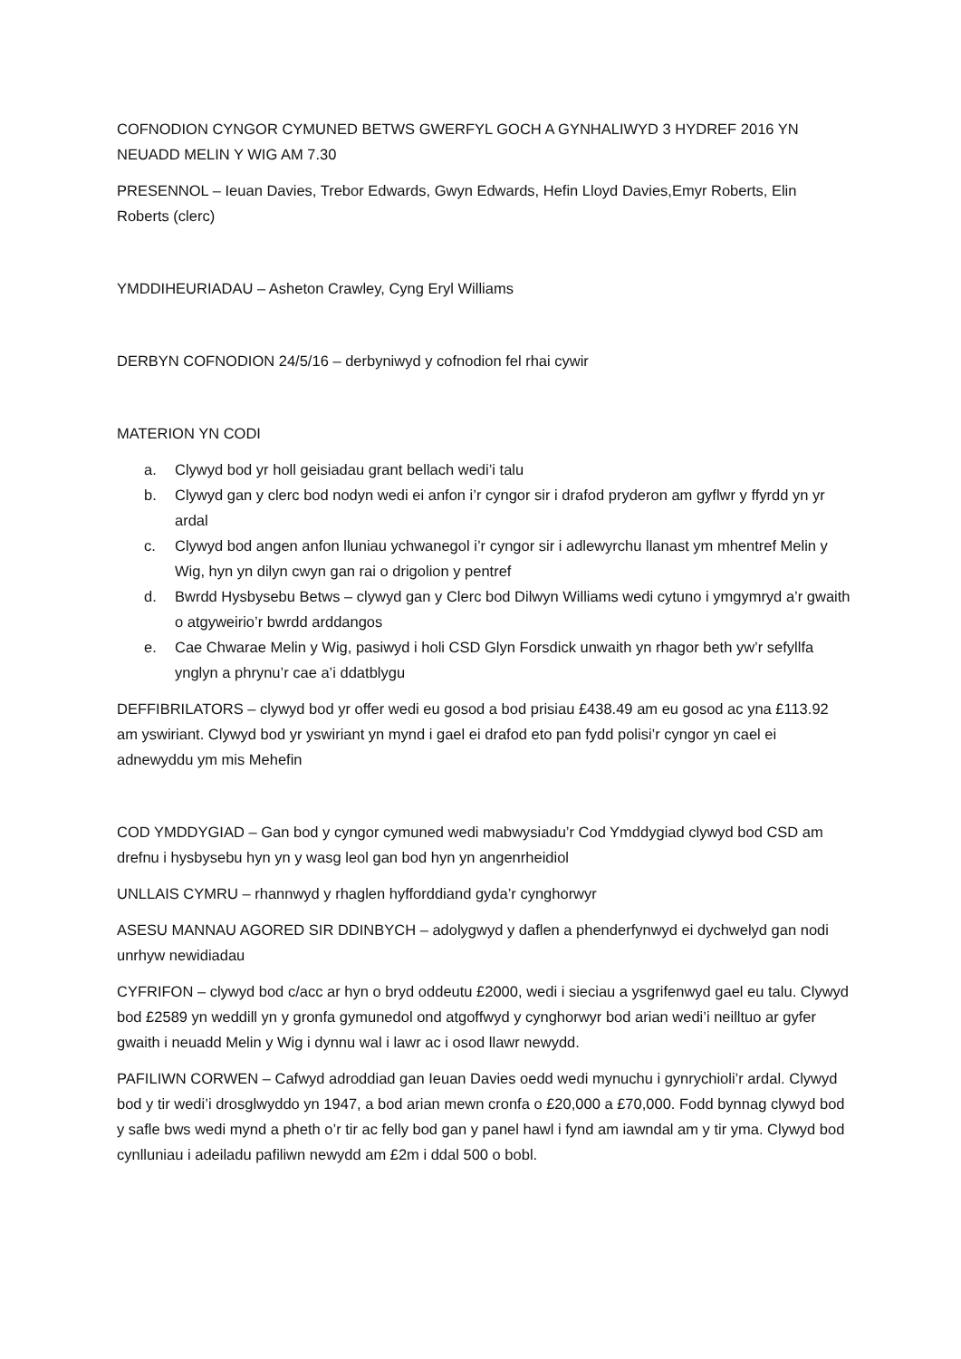COFNODION CYNGOR CYMUNED BETWS GWERFYL GOCH A GYNHALIWYD 3 HYDREF 2016 YN NEUADD MELIN Y WIG AM 7.30
PRESENNOL – Ieuan Davies, Trebor Edwards, Gwyn Edwards, Hefin Lloyd Davies,Emyr Roberts, Elin Roberts (clerc)
YMDDIHEURIADAU – Asheton Crawley, Cyng Eryl Williams
DERBYN COFNODION 24/5/16 – derbyniwyd y cofnodion fel rhai cywir
MATERION YN CODI
a. Clywyd bod yr holl geisiadau grant bellach wedi’i talu
b. Clywyd gan y clerc bod nodyn wedi ei anfon i’r cyngor sir i drafod pryderon am gyflwr y ffyrdd yn yr ardal
c. Clywyd bod angen anfon lluniau ychwanegol i’r cyngor sir i adlewyrchu llanast ym mhentref Melin y Wig, hyn yn dilyn cwyn gan rai o drigolion y pentref
d. Bwrdd Hysbysebu Betws – clywyd gan y Clerc bod Dilwyn Williams wedi cytuno i ymgymryd a’r gwaith o atgyweirio’r bwrdd arddangos
e. Cae Chwarae Melin y Wig, pasiwyd i holi CSD Glyn Forsdick unwaith yn rhagor beth yw’r sefyllfa ynglyn a phrynu’r cae a’i ddatblygu
DEFFIBRILATORS – clywyd bod yr offer wedi eu gosod a bod prisiau £438.49 am eu gosod ac yna £113.92 am yswiriant. Clywyd bod yr yswiriant yn mynd i gael ei drafod eto pan fydd polisi’r cyngor yn cael ei adnewyddu ym mis Mehefin
COD YMDDYGIAD – Gan bod y cyngor cymuned wedi mabwysiadu’r Cod Ymddygiad clywyd bod CSD am drefnu i hysbysebu hyn yn y wasg leol gan bod hyn yn angenrheidiol
UNLLAIS CYMRU – rhannwyd y rhaglen hyfforddiand gyda’r cynghorwyr
ASESU MANNAU AGORED SIR DDINBYCH – adolygwyd y daflen a phenderfynwyd ei dychwelyd gan nodi unrhyw newidiadau
CYFRIFON – clywyd bod c/acc ar hyn o bryd oddeutu £2000, wedi i sieciau a ysgrifenwyd gael eu talu. Clywyd bod £2589 yn weddill yn y gronfa gymunedol ond atgoffwyd y cynghorwyr bod arian wedi’i neilltuo ar gyfer gwaith i neuadd Melin y Wig i dynnu wal i lawr ac i osod llawr newydd.
PAFILIWN CORWEN – Cafwyd adroddiad gan Ieuan Davies oedd wedi mynuchu i gynrychioli’r ardal. Clywyd bod y tir wedi’i drosglwyddo yn 1947, a bod arian mewn cronfa o £20,000 a £70,000. Fodd bynnag clywyd bod y safle bws wedi mynd a pheth o’r tir ac felly bod gan y panel hawl i fynd am iawndal am y tir yma. Clywyd bod cynlluniau i adeiladu pafiliwn newydd am £2m i ddal 500 o bobl.